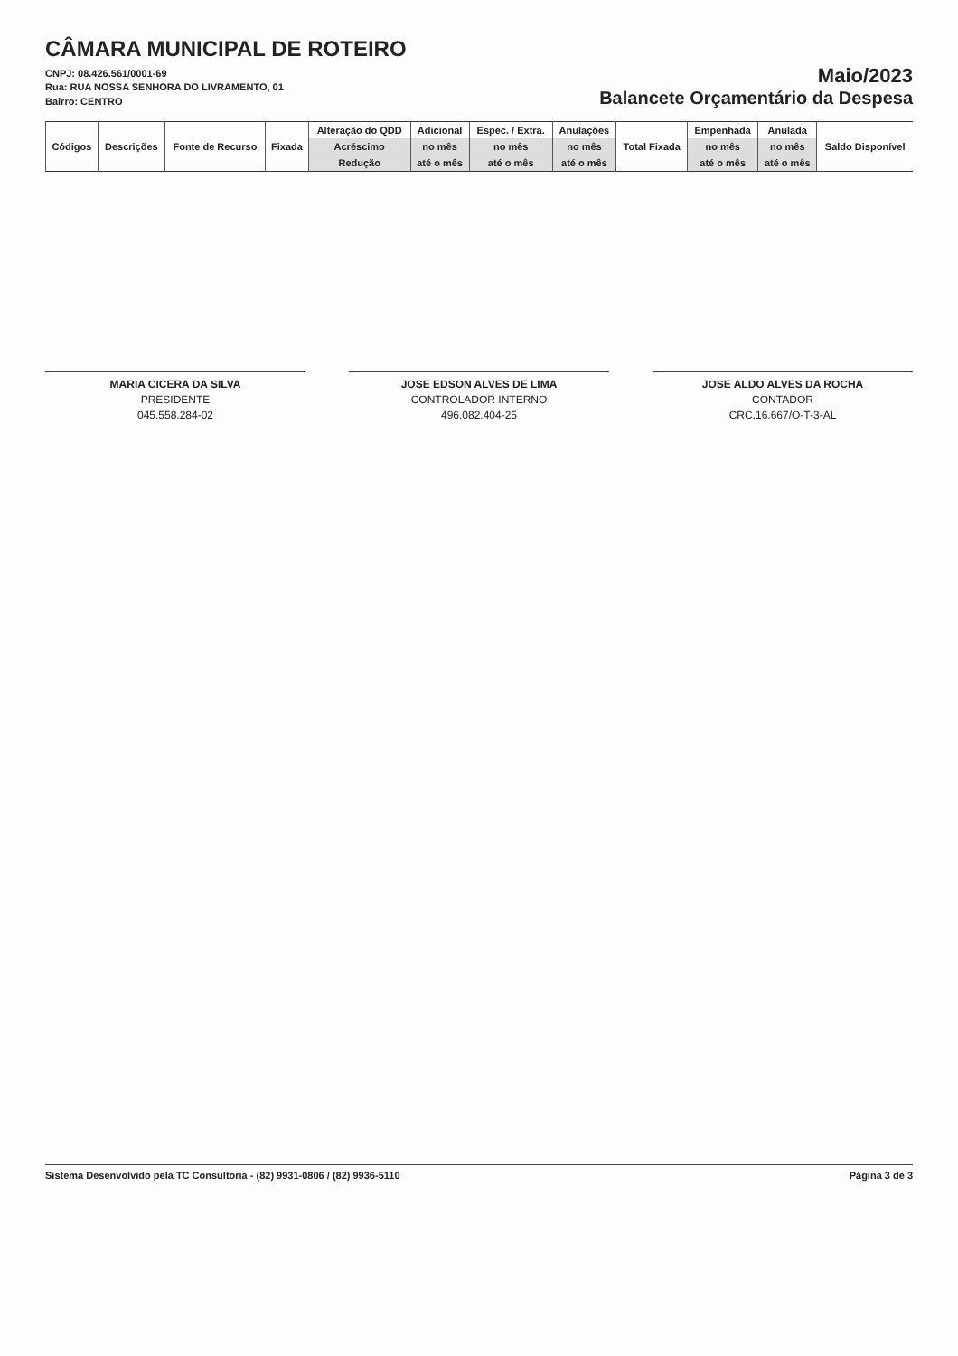CÂMARA MUNICIPAL DE ROTEIRO
CNPJ: 08.426.561/0001-69
Rua: RUA NOSSA SENHORA DO LIVRAMENTO, 01
Bairro: CENTRO
Maio/2023
Balancete Orçamentário da Despesa
| Códigos | Descrições | Fonte de Recurso | Fixada | Alteração do QDD | Adicional | Espec. / Extra. | Anulações | Total Fixada | Empenhada | Anulada | Saldo Disponível |
| --- | --- | --- | --- | --- | --- | --- | --- | --- | --- | --- | --- |
| | | | | Acréscimo | no mês | no mês | no mês | | no mês | no mês | |
| | | | | Redução | até o mês | até o mês | até o mês | | até o mês | até o mês | |
MARIA CICERA DA SILVA
PRESIDENTE
045.558.284-02
JOSE EDSON ALVES DE LIMA
CONTROLADOR INTERNO
496.082.404-25
JOSE ALDO ALVES DA ROCHA
CONTADOR
CRC.16.667/O-T-3-AL
Sistema Desenvolvido pela TC Consultoria - (82) 9931-0806 / (82) 9936-5110 Página 3 de 3